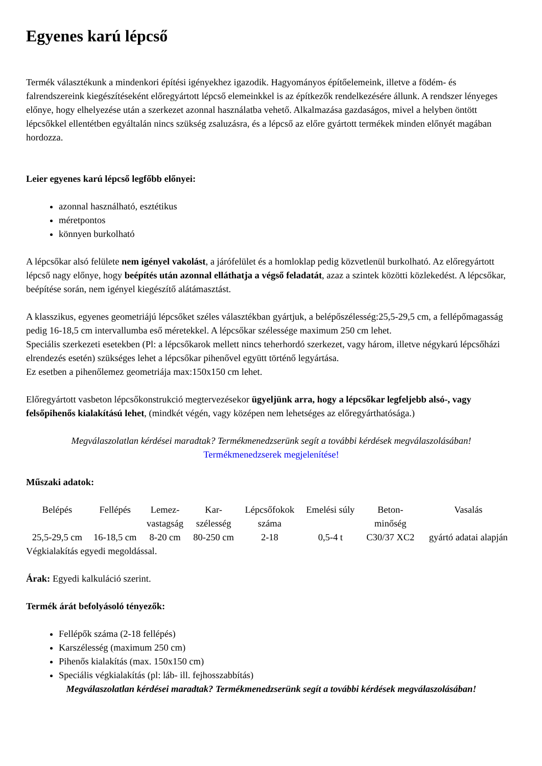Egyenes karú lépcső
Termék választékunk a mindenkori építési igényekhez igazodik. Hagyományos építőelemeink, illetve a födém- és falrendszereink kiegészítéseként előregyártott lépcső elemeinkkel is az építkezők rendelkezésére állunk. A rendszer lényeges előnye, hogy elhelyezése után a szerkezet azonnal használatba vehető. Alkalmazása gazdaságos, mivel a helyben öntött lépcsőkkel ellentétben egyáltalán nincs szükség zsaluzásra, és a lépcső az előre gyártott termékek minden előnyét magában hordozza.
Leier egyenes karú lépcső legfőbb előnyei:
azonnal használható, esztétikus
méretpontos
könnyen burkolható
A lépcsőkar alsó felülete nem igényel vakolást, a járófelület és a homloklap pedig közvetlenül burkolható. Az előregyártott lépcső nagy előnye, hogy beépítés után azonnal elláthatja a végső feladatát, azaz a szintek közötti közlekedést. A lépcsőkar, beépítése során, nem igényel kiegészítő alátámasztást.
A klasszikus, egyenes geometriájú lépcsőket széles választékban gyártjuk, a belépőszélesség:25,5-29,5 cm, a fellépőmagasság pedig 16-18,5 cm intervallumba eső méretekkel. A lépcsőkar szélessége maximum 250 cm lehet.
Speciális szerkezeti esetekben (Pl: a lépcsőkarok mellett nincs teherhordó szerkezet, vagy három, illetve négykarú lépcsőházi elrendezés esetén) szükséges lehet a lépcsőkar pihenővel együtt történő legyártása.
Ez esetben a pihenőlemez geometriája max:150x150 cm lehet.
Előregyártott vasbeton lépcsőkonstrukció megtervezésekor ügyeljünk arra, hogy a lépcsőkar legfeljebb alsó-, vagy felsőpihenős kialakítású lehet, (mindkét végén, vagy középen nem lehetséges az előregyárthatósága.)
Megválaszolatlan kérdései maradtak? Termékmenedzserünk segít a további kérdések megválaszolásában!
Termékmenedzserek megjelenítése!
Műszaki adatok:
| Belépés | Fellépés | Lemez- vastagság | Kar- szélesség | Lépcsőfokok száma | Emelési súly | Beton- minőség | Vasalás |
| 25,5-29,5 cm | 16-18,5 cm | 8-20 cm | 80-250 cm | 2-18 | 0,5-4 t | C30/37 XC2 | gyártó adatai alapján |
Végkialakítás egyedi megoldással.
Árak: Egyedi kalkuláció szerint.
Termék árát befolyásoló tényezők:
Fellépők száma (2-18 fellépés)
Karszélesség (maximum 250 cm)
Pihenős kialakítás (max. 150x150 cm)
Speciális végkialakítás (pl: láb- ill. fejhosszabbítás)
Megválaszolatlan kérdései maradtak? Termékmenedzserünk segít a további kérdések megválaszolásában!